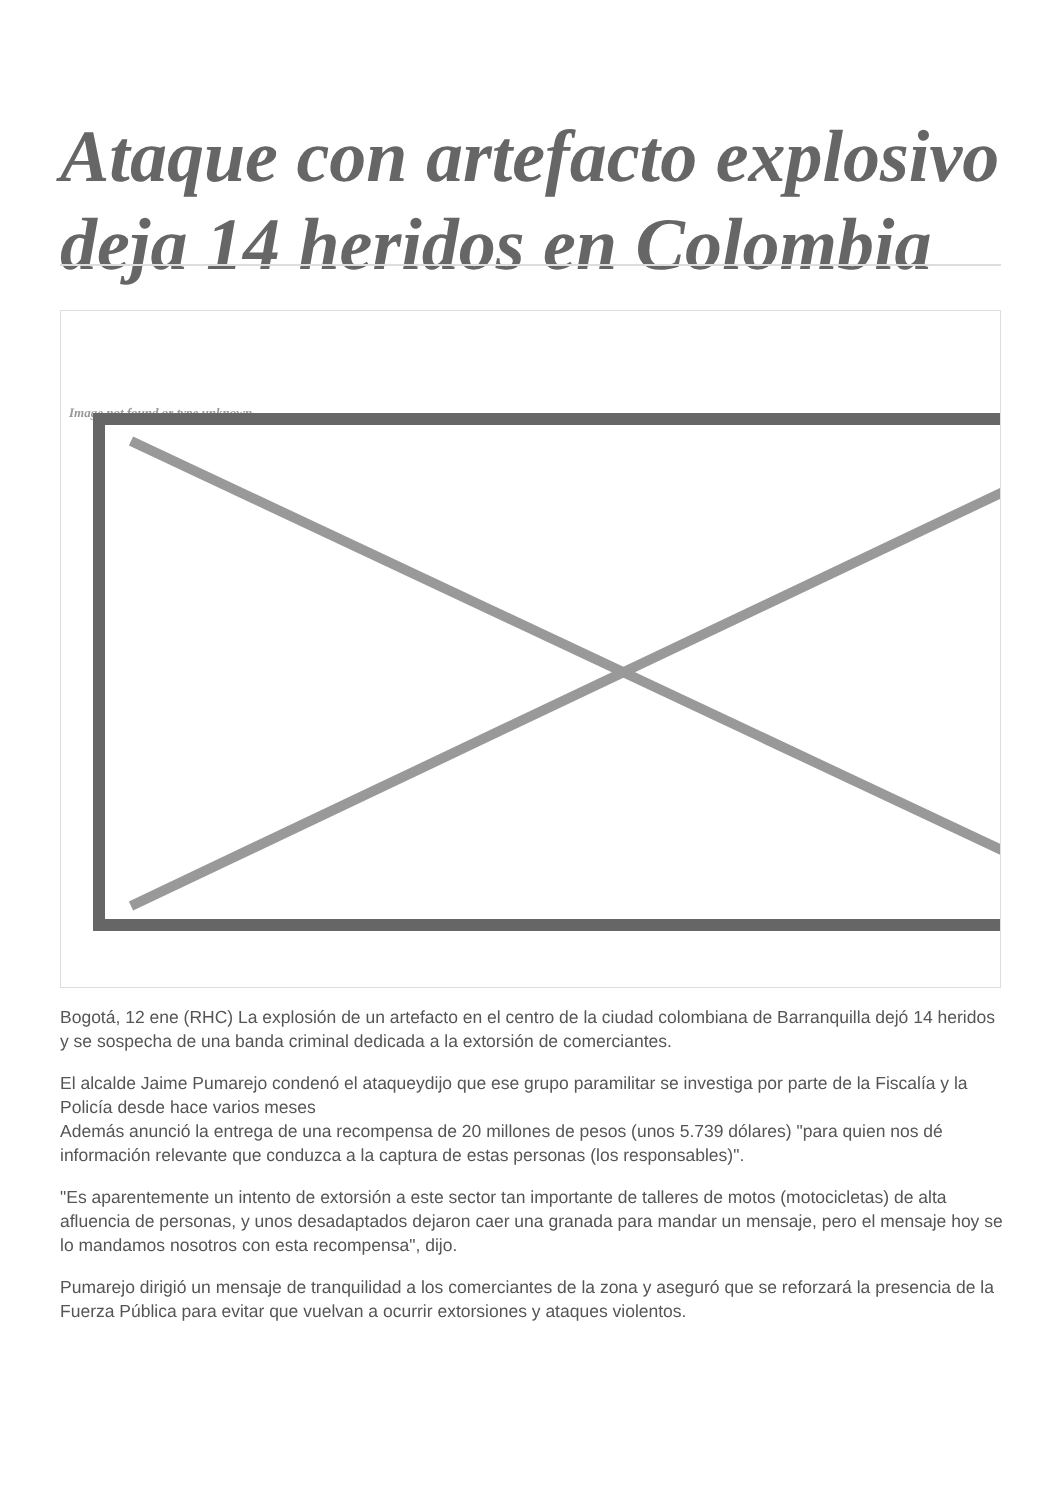Ataque con artefacto explosivo deja 14 heridos en Colombia
Image not found or type unknown
Bogotá, 12 ene (RHC) La explosión de un artefacto en el centro de la ciudad colombiana de Barranquilla dejó 14 heridos y se sospecha de una banda criminal dedicada a la extorsión de comerciantes.
El alcalde Jaime Pumarejo condenó el ataqueydijo que ese grupo paramilitar se investiga por parte de la Fiscalía y la Policía desde hace varios meses
Además anunció la entrega de una recompensa de 20 millones de pesos (unos 5.739 dólares) "para quien nos dé información relevante que conduzca a la captura de estas personas (los responsables)".
"Es aparentemente un intento de extorsión a este sector tan importante de talleres de motos (motocicletas) de alta afluencia de personas, y unos desadaptados dejaron caer una granada para mandar un mensaje, pero el mensaje hoy se lo mandamos nosotros con esta recompensa", dijo.
Pumarejo dirigió un mensaje de tranquilidad a los comerciantes de la zona y aseguró que se reforzará la presencia de la Fuerza Pública para evitar que vuelvan a ocurrir extorsiones y ataques violentos.